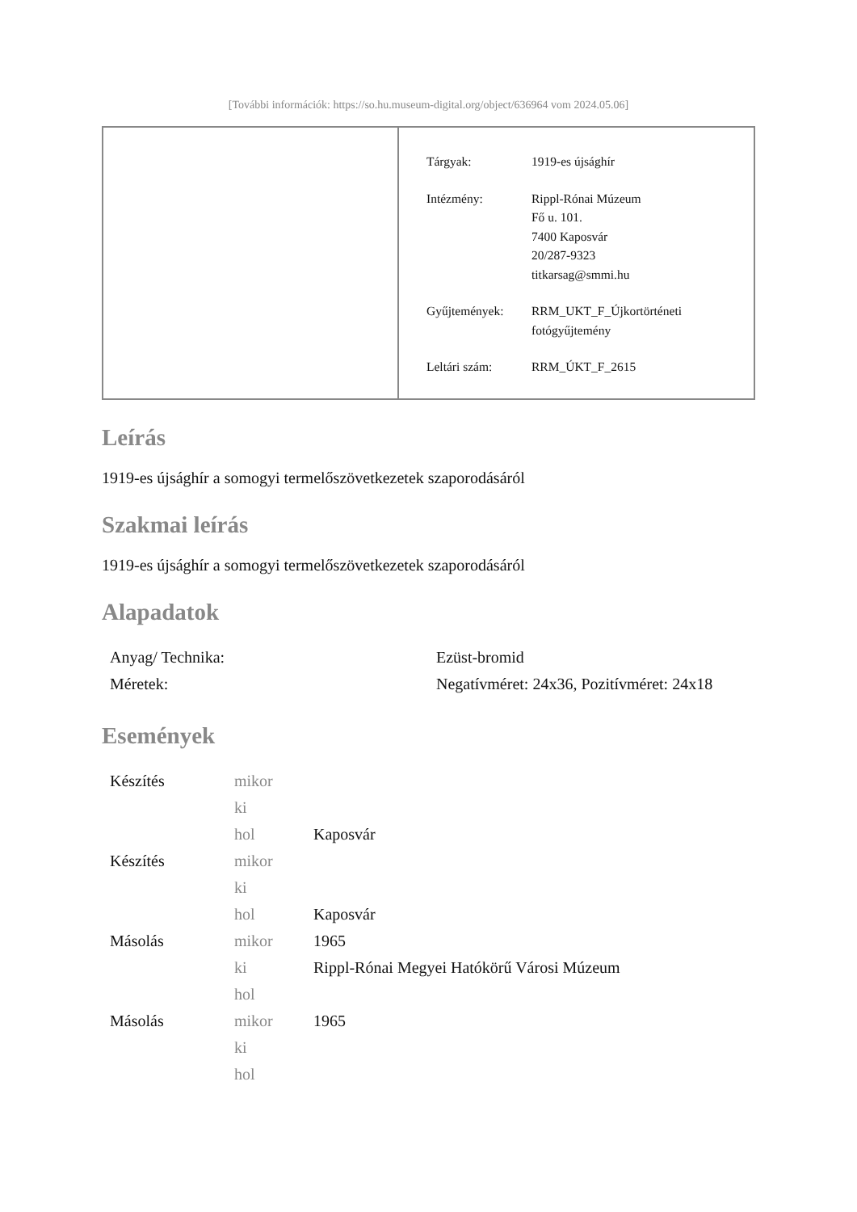[További információk: https://so.hu.museum-digital.org/object/636964 vom 2024.05.06]
| Tárgyak: | 1919-es újsághír |
| Intézmény: | Rippl-Rónai Múzeum Fő u. 101. 7400 Kaposvár 20/287-9323 titkarsag@smmi.hu |
| Gyűjtemények: | RRM_UKT_F_Újkortörténeti fotógyűjtemény |
| Leltári szám: | RRM_ÚKT_F_2615 |
Leírás
1919-es újsághír a somogyi termelőszövetkezetek szaporodásáról
Szakmai leírás
1919-es újsághír a somogyi termelőszövetkezetek szaporodásáról
Alapadatok
| Anyag/ Technika: | Ezüst-bromid |
| Méretek: | Negatívméret: 24x36, Pozitívméret: 24x18 |
Események
| Készítés | mikor | |
| | ki | |
| | hol | Kaposvár |
| Készítés | mikor | |
| | ki | |
| | hol | Kaposvár |
| Másolás | mikor | 1965 |
| | ki | Rippl-Rónai Megyei Hatókörű Városi Múzeum |
| | hol | |
| Másolás | mikor | 1965 |
| | ki | |
| | hol | |